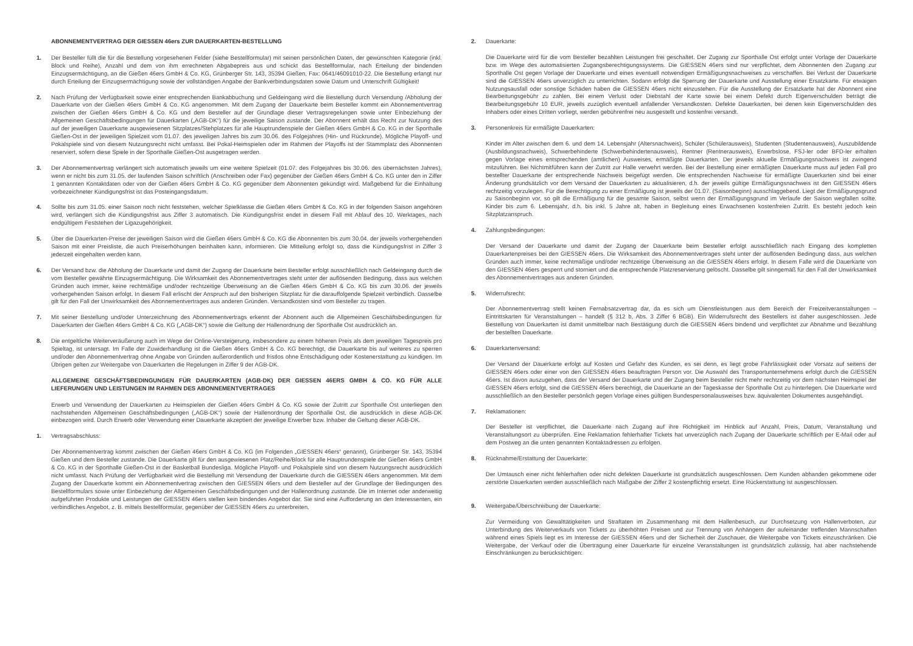ABONNEMENTVERTRAG DER GIESSEN 46ers ZUR DAUERKARTEN-BESTELLUNG
1. Der Besteller füllt die für die Bestellung vorgesehenen Felder (siehe Bestellformular) mit seinen persönlichen Daten, der gewünschten Kategorie (inkl. Block und Reihe), Anzahl und dem von ihm errechneten Abgabepreis aus und schickt das Bestellformular, nach Erteilung der bindenden Einzugsermächtigung, an die Gießen 46ers GmbH & Co. KG, Grünberger Str. 143, 35394 Gießen, Fax: 0641/46091010-22. Die Bestellung erlangt nur durch Erteilung der Einzugsermächtigung sowie der vollständigen Angabe der Bankverbindungsdaten sowie Datum und Unterschrift Gültigkeit!
2. Nach Prüfung der Verfügbarkeit sowie einer entsprechenden Bankabbuchung und Geldeingang wird die Bestellung durch Versendung /Abholung der Dauerkarte von der Gießen 46ers GmbH & Co. KG angenommen. Mit dem Zugang der Dauerkarte beim Besteller kommt ein Abonnementvertrag zwischen der Gießen 46ers GmbH & Co. KG und dem Besteller auf der Grundlage dieser Vertragsregelungen sowie unter Einbeziehung der Allgemeinen Geschäftsbedingungen für Dauerkarten („AGB-DK“) für die jeweilige Saison zustande. Der Abonnent erhält das Recht zur Nutzung des auf der jeweiligen Dauerkarte ausgewiesenen Sitzplatzes/Stehplatzes für alle Hauptrundenspiele der Gießen 46ers GmbH & Co. KG in der Sporthalle Gießen-Ost in der jeweiligen Spielzeit vom 01.07. des jeweiligen Jahres bis zum 30.06. des Folgejahres (Hin- und Rückrunde). Mögliche Playoff- und Pokalspiele sind von diesem Nutzungsrecht nicht umfasst. Bei Pokal-Heimspielen oder im Rahmen der Playoffs ist der Stammplatz des Abonnenten reserviert, sofern diese Spiele in der Sporthalle Gießen-Ost ausgetragen werden.
3. Der Abonnementvertrag verlängert sich automatisch jeweils um eine weitere Spielzeit (01.07. des Folgejahres bis 30.06. des übernächsten Jahres), wenn er nicht bis zum 31.05. der laufenden Saison schriftlich (Anschreiben oder Fax) gegenüber der Gießen 46ers GmbH & Co. KG unter den in Ziffer 1 genannten Kontaktdaten oder von der Gießen 46ers GmbH & Co. KG gegenüber dem Abonnenten gekündigt wird. Maßgebend für die Einhaltung vorbezeichneter Kündigungsfrist ist das Posteingangsdatum.
4. Sollte bis zum 31.05. einer Saison noch nicht feststehen, welcher Spielklasse die Gießen 46ers GmbH & Co. KG in der folgenden Saison angehören wird, verlängert sich die Kündigungsfrist aus Ziffer 3 automatisch. Die Kündigungsfrist endet in diesem Fall mit Ablauf des 10. Werktages, nach endgültigem Feststehen der Ligazugehörigkeit.
5. Über die Dauerkarten-Preise der jeweiligen Saison wird die Gießen 46ers GmbH & Co. KG die Abonnenten bis zum 30.04. der jeweils vorhergehenden Saison mit einer Preisliste, die auch Preiserhöhungen beinhalten kann, informieren. Die Mitteilung erfolgt so, dass die Kündigungsfrist in Ziffer 3 jederzeit eingehalten werden kann.
6. Der Versand bzw. die Abholung der Dauerkarte und damit der Zugang der Dauerkarte beim Besteller erfolgt ausschließlich nach Geldeingang durch die vom Besteller gewährte Einzugsermächtigung. Die Wirksamkeit des Abonnementvertrages steht unter der auflösenden Bedingung, dass aus welchen Gründen auch immer, keine rechtmäßige und/oder rechtzeitige Überweisung an die Gießen 46ers GmbH & Co. KG bis zum 30.06. der jeweils vorhergehenden Saison erfolgt. In diesem Fall erlischt der Anspruch auf den bisherigen Sitzplatz für die darauffolgende Spielzeit verbindlich. Dasselbe gilt für den Fall der Unwirksamkeit des Abonnementvertrages aus anderen Gründen. Versandkosten sind vom Besteller zu tragen.
7. Mit seiner Bestellung und/oder Unterzeichnung des Abonnementvertrags erkennt der Abonnent auch die Allgemeinen Geschäftsbedingungen für Dauerkarten der Gießen 46ers GmbH & Co. KG („AGB-DK“) sowie die Geltung der Hallenordnung der Sporthalle Ost ausdrücklich an.
8. Die entgeltliche Weiterveräußerung auch im Wege der Online-Versteigerung, insbesondere zu einem höheren Preis als dem jeweiligen Tagespreis pro Spieltag, ist untersagt. Im Falle der Zuwiderhandlung ist die Gießen 46ers GmbH & Co. KG berechtigt, die Dauerkarte bis auf weiteres zu sperren und/oder den Abonnementvertrag ohne Angabe von Gründen außerordentlich und fristlos ohne Entschädigung oder Kostenerstattung zu kündigen. Im Übrigen gelten zur Weitergabe von Dauerkarten die Regelungen in Ziffer 9 der AGB-DK.
ALLGEMEINE GESCHÄFTSBEDINGUNGEN FÜR DAUERKARTEN (AGB-DK) DER GIESSEN 46ERS GMBH & CO. KG FÜR ALLE LIEFERUNGEN UND LEISTUNGEN IM RAHMEN DES ABONNEMENTVERTRAGES
Erwerb und Verwendung der Dauerkarten zu Heimspielen der Gießen 46ers GmbH & Co. KG sowie der Zutritt zur Sporthalle Ost unterliegen den nachstehenden Allgemeinen Geschäftsbedingungen („AGB-DK“) sowie der Hallenordnung der Sporthalle Ost, die ausdrücklich in diese AGB-DK einbezogen wird. Durch Erwerb oder Verwendung einer Dauerkarte akzeptiert der jeweilige Erwerber bzw. Inhaber die Geltung dieser AGB-DK.
1. Vertragsabschluss:
Der Abonnementvertrag kommt zwischen der Gießen 46ers GmbH & Co. KG (im Folgenden „GIESSEN 46ers“ genannt), Grünberger Str. 143, 35394 Gießen und dem Besteller zustande. Die Dauerkarte gilt für den ausgewiesenen Platz/Reihe/Block für alle Hauptrundenspiele der Gießen 46ers GmbH & Co. KG in der Sporthalle Gießen-Ost in der Basketball Bundesliga. Mögliche Playoff- und Pokalspiele sind von diesem Nutzungsrecht ausdrücklich nicht umfasst. Nach Prüfung der Verfügbarkeit wird die Bestellung mit Versendung der Dauerkarte durch die GIESSEN 46ers angenommen. Mit dem Zugang der Dauerkarte kommt ein Abonnementvertrag zwischen den GIESSEN 46ers und dem Besteller auf der Grundlage der Bedingungen des Bestellformulars sowie unter Einbeziehung der Allgemeinen Geschäftsbedingungen und der Hallenordnung zustande. Die im Internet oder anderweitig aufgeführten Produkte und Leistungen der GIESSEN 46ers stellen kein bindendes Angebot dar. Sie sind eine Aufforderung an den Interessenten, ein verbindliches Angebot, z. B. mittels Bestellformular, gegenüber der GIESSEN 46ers zu unterbreiten.
2. Dauerkarte:
Die Dauerkarte wird für die vom Besteller bezahlten Leistungen frei geschaltet. Der Zugang zur Sporthalle Ost erfolgt unter Vorlage der Dauerkarte bzw. im Wege des automatisierten Zugangsberechtigungssystems. Die GIESSEN 46ers sind nur verpflichtet, dem Abonnenten den Zugang zur Sporthalle Ost gegen Vorlage der Dauerkarte und eines eventuell notwendigen Ermäßigungsnachweises zu verschaffen. Bei Verlust der Dauerkarte sind die GIESSEN 46ers unverzüglich zu unterrichten. Sodann erfolgt die Sperrung der Dauerkarte und Ausstellung einer Ersatzkarte. Für etwaigen Nutzungsausfall oder sonstige Schäden haben die GIESSEN 46ers nicht einzustehen. Für die Ausstellung der Ersatzkarte hat der Abonnent eine Bearbeitungsgebühr zu zahlen. Bei einem Verlust oder Diebstahl der Karte sowie bei einem Defekt durch Eigenverschulden beträgt die Bearbeitungsgebühr 10 EUR, jeweils zuzüglich eventuell anfallender Versandkosten. Defekte Dauerkarten, bei denen kein Eigenverschulden des Inhabers oder eines Dritten vorliegt, werden gebührenfrei neu ausgestellt und kostenfrei versandt.
3. Personenkreis für ermäßigte Dauerkarten:
Kinder im Alter zwischen dem 6. und dem 14. Lebensjahr (Altersnachweis), Schüler (Schülerausweis), Studenten (Studentenausweis), Auszubildende (Ausbildungsnachweis), Schwerbehinderte (Schwerbehindertenausweis), Rentner (Rentnerausweis), Erwerbslose, FSJ-ler oder BFD-ler erhalten gegen Vorlage eines entsprechenden (amtlichen) Ausweises, ermäßigte Dauerkarten. Der jeweils aktuelle Ermäßigungsnachweis ist zwingend mitzuführen. Bei Nichtmitführen kann der Zutritt zur Halle verwehrt werden. Bei der Bestellung einer ermäßigten Dauerkarte muss auf jeden Fall pro bestellter Dauerkarte der entsprechende Nachweis beigefügt werden. Die entsprechenden Nachweise für ermäßigte Dauerkarten sind bei einer Änderung grundsätzlich vor dem Versand der Dauerkarten zu aktualisieren, d.h. der jeweils gültige Ermäßigungsnachweis ist den GIESSEN 46ers rechtzeitig vorzulegen. Für die Berechtigung zu einer Ermäßigung ist jeweils der 01.07. (Saisonbeginn) ausschlaggebend. Liegt der Ermäßigungsgrund zu Saisonbeginn vor, so gilt die Ermäßigung für die gesamte Saison, selbst wenn der Ermäßigungsgrund im Verlaufe der Saison wegfallen sollte. Kinder bis zum 6. Lebensjahr, d.h. bis inkl. 5 Jahre alt, haben in Begleitung eines Erwachsenen kostenfreien Zutritt. Es besteht jedoch kein Sitzplatzanspruch.
4. Zahlungsbedingungen:
Der Versand der Dauerkarte und damit der Zugang der Dauerkarte beim Besteller erfolgt ausschließlich nach Eingang des kompletten Dauerkartenpreises bei den GIESSEN 46ers. Die Wirksamkeit des Abonnementvertrages steht unter der auflösenden Bedingung dass, aus welchen Gründen auch immer, keine rechtmäßige und/oder rechtzeitige Überweisung an die GIESSEN 46ers erfolgt. In diesem Falle wird die Dauerkarte von den GIESSEN 46ers gesperrt und storniert und die entsprechende Platzreservierung gelöscht. Dasselbe gilt sinngemäß für den Fall der Unwirksamkeit des Abonnementvertrages aus anderen Gründen.
5. Widerrufsrecht:
Der Abonnementvertrag stellt keinen Fernabsatzvertrag dar, da es sich um Dienstleistungen aus dem Bereich der Freizeitveranstaltungen – Eintrittskarten für Veranstaltungen – handelt (§ 312 b, Abs. 3 Ziffer 6 BGB). Ein Widerrufsrecht des Bestellers ist daher ausgeschlossen. Jede Bestellung von Dauerkarten ist damit unmittelbar nach Bestätigung durch die GIESSEN 46ers bindend und verpflichtet zur Abnahme und Bezahlung der bestellten Dauerkarte.
6. Dauerkartenversand:
Der Versand der Dauerkarte erfolgt auf Kosten und Gefahr des Kunden, es sei denn, es liegt grobe Fahrlässigkeit oder Vorsatz auf seitens der GIESSEN 46ers oder einer von den GIESSEN 46ers beauftragten Person vor. Die Auswahl des Transportunternehmens erfolgt durch die GIESSEN 46ers. Ist davon auszugehen, dass der Versand der Dauerkarte und der Zugang beim Besteller nicht mehr rechtzeitig vor dem nächsten Heimspiel der GIESSEN 46ers erfolgt, sind die GIESSEN 46ers berechtigt, die Dauerkarte an der Tageskasse der Sporthalle Ost zu hinterlegen. Die Dauerkarte wird ausschließlich an den Besteller persönlich gegen Vorlage eines gültigen Bundespersonalausweises bzw. äquivalenten Dokumentes ausgehändigt.
7. Reklamationen:
Der Besteller ist verpflichtet, die Dauerkarte nach Zugang auf ihre Richtigkeit im Hinblick auf Anzahl, Preis, Datum, Veranstaltung und Veranstaltungsort zu überprüfen. Eine Reklamation fehlerhafter Tickets hat unverzüglich nach Zugang der Dauerkarte schriftlich per E-Mail oder auf dem Postweg an die unten genannten Kontaktadressen zu erfolgen.
8. Rücknahme/Erstattung der Dauerkarte:
Der Umtausch einer nicht fehlerhaften oder nicht defekten Dauerkarte ist grundsätzlich ausgeschlossen. Dem Kunden abhanden gekommene oder zerstörte Dauerkarten werden ausschließlich nach Maßgabe der Ziffer 2 kostenpflichtig ersetzt. Eine Rückerstattung ist ausgeschlossen.
9. Weitergabe/Überschreibung der Dauerkarte:
Zur Vermeidung von Gewalttätigkeiten und Straftaten im Zusammenhang mit dem Hallenbesuch, zur Durchsetzung von Hallenverboten, zur Unterbindung des Weiterverkaufs von Tickets zu überhöhten Preisen und zur Trennung von Anhängern der aufeinander treffenden Mannschaften während eines Spiels liegt es im Interesse der GIESSEN 46ers und der Sicherheit der Zuschauer, die Weitergabe von Tickets einzuschränken. Die Weitergabe, der Verkauf oder die Übertragung einer Dauerkarte für einzelne Veranstaltungen ist grundsätzlich zulässig, hat aber nachstehende Einschränkungen zu berücksichtigen: